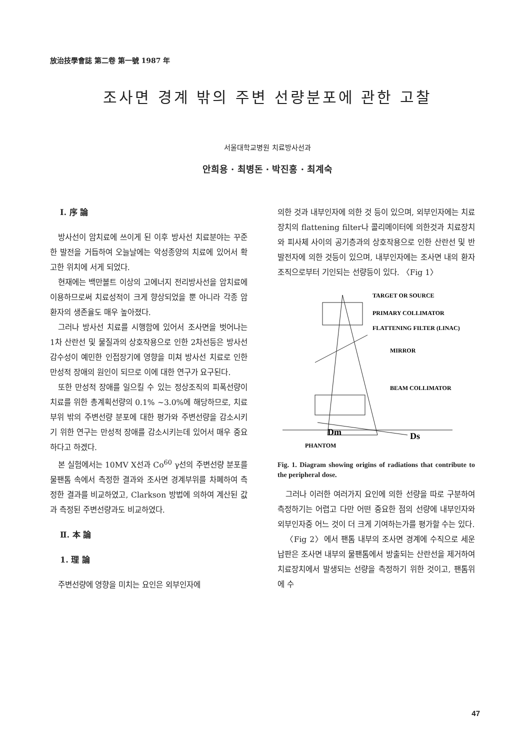放治技學會誌 第二卷 第一號 1987 年
조사면 경계 밖의 주변 선량분포에 관한 고찰
서울대학교병원 치료방사선과
안희용 · 최병돈 · 박진홍 · 최계숙
Ⅰ. 序 論
방사선이 암치료에 쓰이게 된 이후 방사선 치료분야는 꾸준한 발전을 거듭하여 오늘날에는 악성종양의 치료에 있어서 확고한 위치에 서게 되었다.
현재에는 백만볼트 이상의 고에너지 전리방사선을 암치료에 이용하므로써 치료성적이 크게 향상되었을 뿐 아니라 각종 암환자의 생존율도 매우 높아졌다.
그러나 방사선 치료를 시행함에 있어서 조사면을 벗어나는 1차 산란선 및 물질과의 상호작용으로 인한 2차선등은 방사선 감수성이 예민한 인접장기에 영향을 미쳐 방사선 치료로 인한 만성적 장애의 원인이 되므로 이에 대한 연구가 요구된다.
또한 만성적 장애를 일으킬 수 있는 정상조직의 피폭선량이 치료를 위한 총계획선량의 0.1% ~3.0%에 해당하므로, 치료부위 밖의 주변선량 분포에 대한 평가와 주변선량을 감소시키기 위한 연구는 만성적 장애를 감소시키는데 있어서 매우 중요하다고 하겠다.
본 실험에서는 10MV X선과 Co<sup>60</sup> γ선의 주변선량 분포를 물팬톰 속에서 측정한 결과와 조사면 경계부위를 차폐하여 측정한 결과를 비교하였고, Clarkson 방법에 의하여 계산된 값과 측정된 주변선량과도 비교하였다.
Ⅱ. 本 論
1. 理 論
주변선량에 영향을 미치는 요인은 외부인자에
의한 것과 내부인자에 의한 것 등이 있으며, 외부인자에는 치료장치의 flattening filter나 콜리메이터에 의한것과 치료장치와 피사체 사이의 공기층과의 상호작용으로 인한 산란선 및 반발전자에 의한 것등이 있으며, 내부인자에는 조사면 내의 환자 조직으로부터 기인되는 선량등이 있다. 〈Fig 1〉
TARGET OR SOURCE
PRIMARY COLLIMATOR
FLATTENING FILTER (LINAC)
MIRROR
BEAM COLLIMATOR
Dm
Ds
PHANTOM
Fig. 1. Diagram showing origins of radiations that contribute to the peripheral dose.
그러나 이러한 여러가지 요인에 의한 선량을 따로 구분하여 측정하기는 어렵고 다만 어떤 중요한 점의 선량에 내부인자와 외부인자중 어느 것이 더 크게 기여하는가를 평가할 수는 있다.
〈Fig 2〉에서 팬톰 내부의 조사면 경계에 수직으로 세운 납판은 조사면 내부의 물팬톰에서 방출되는 산란선을 제거하여 치료장치에서 발생되는 선량을 측정하기 위한 것이고, 팬톰위에 수
47